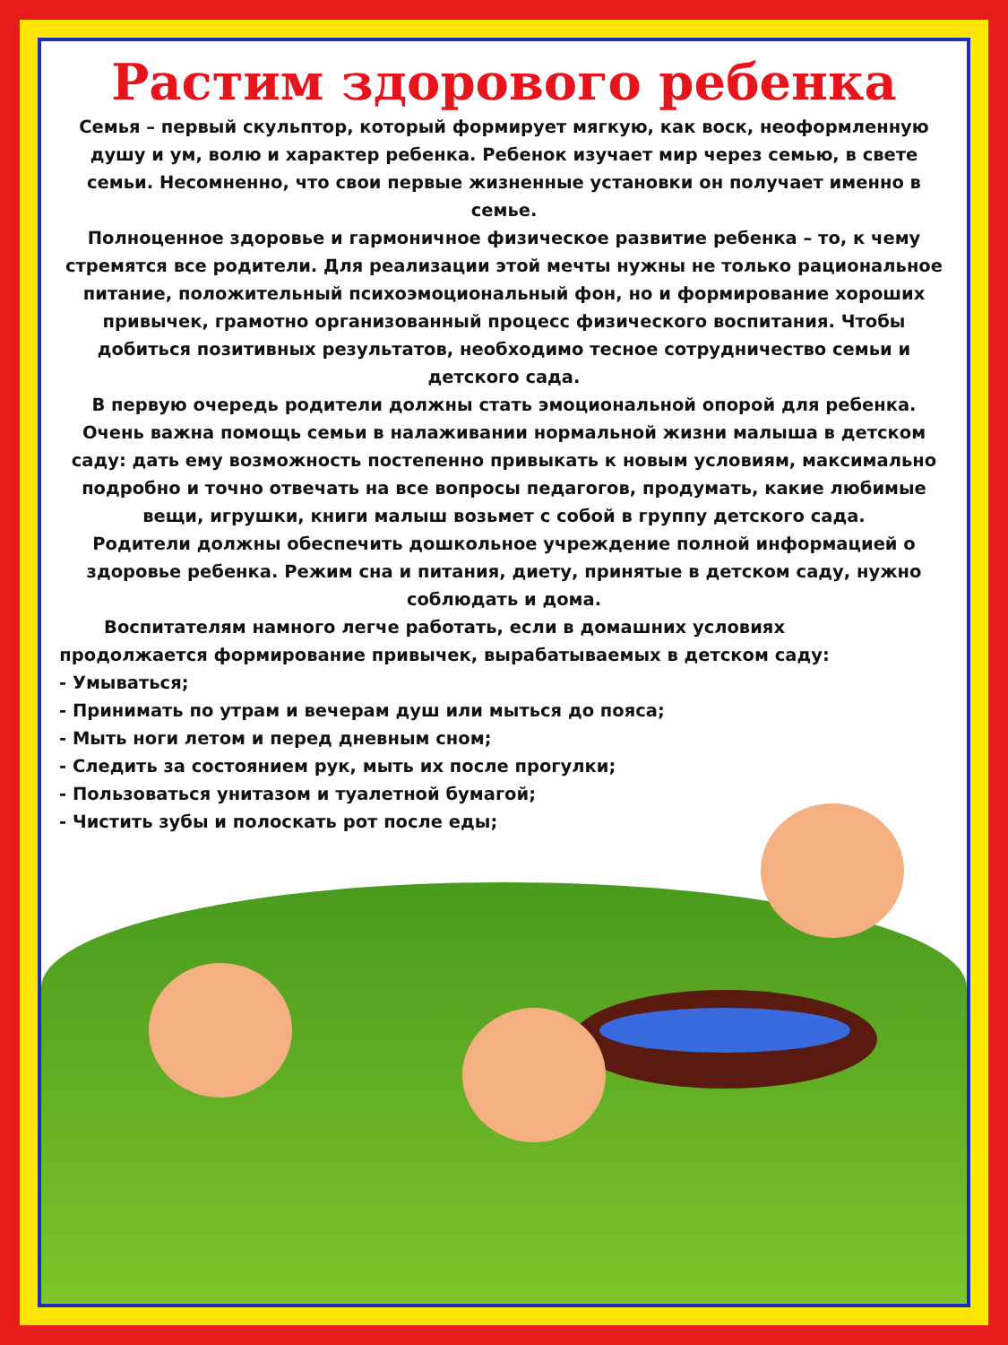Растим здорового ребенка
Семья – первый скульптор, который формирует мягкую, как воск, неоформленную душу и ум, волю и характер ребенка. Ребенок изучает мир через семью, в свете семьи. Несомненно, что свои первые жизненные установки он получает именно в семье.
Полноценное здоровье и гармоничное физическое развитие ребенка – то, к чему стремятся все родители. Для реализации этой мечты нужны не только рациональное питание, положительный психоэмоциональный фон, но и формирование хороших привычек, грамотно организованный процесс физического воспитания. Чтобы добиться позитивных результатов, необходимо тесное сотрудничество семьи и детского сада.
В первую очередь родители должны стать эмоциональной опорой для ребенка. Очень важна помощь семьи в налаживании нормальной жизни малыша в детском саду: дать ему возможность постепенно привыкать к новым условиям, максимально подробно и точно отвечать на все вопросы педагогов, продумать, какие любимые вещи, игрушки, книги малыш возьмет с собой в группу детского сада.
Родители должны обеспечить дошкольное учреждение полной информацией о здоровье ребенка. Режим сна и питания, диету, принятые в детском саду, нужно соблюдать и дома.
Воспитателям намного легче работать, если в домашних условиях продолжается формирование привычек, вырабатываемых в детском саду:
- Умываться;
- Принимать по утрам и вечерам душ или мыться до пояса;
- Мыть ноги летом и перед дневным сном;
- Следить за состоянием рук, мыть их после прогулки;
- Пользоваться унитазом и туалетной бумагой;
- Чистить зубы и полоскать рот после еды;